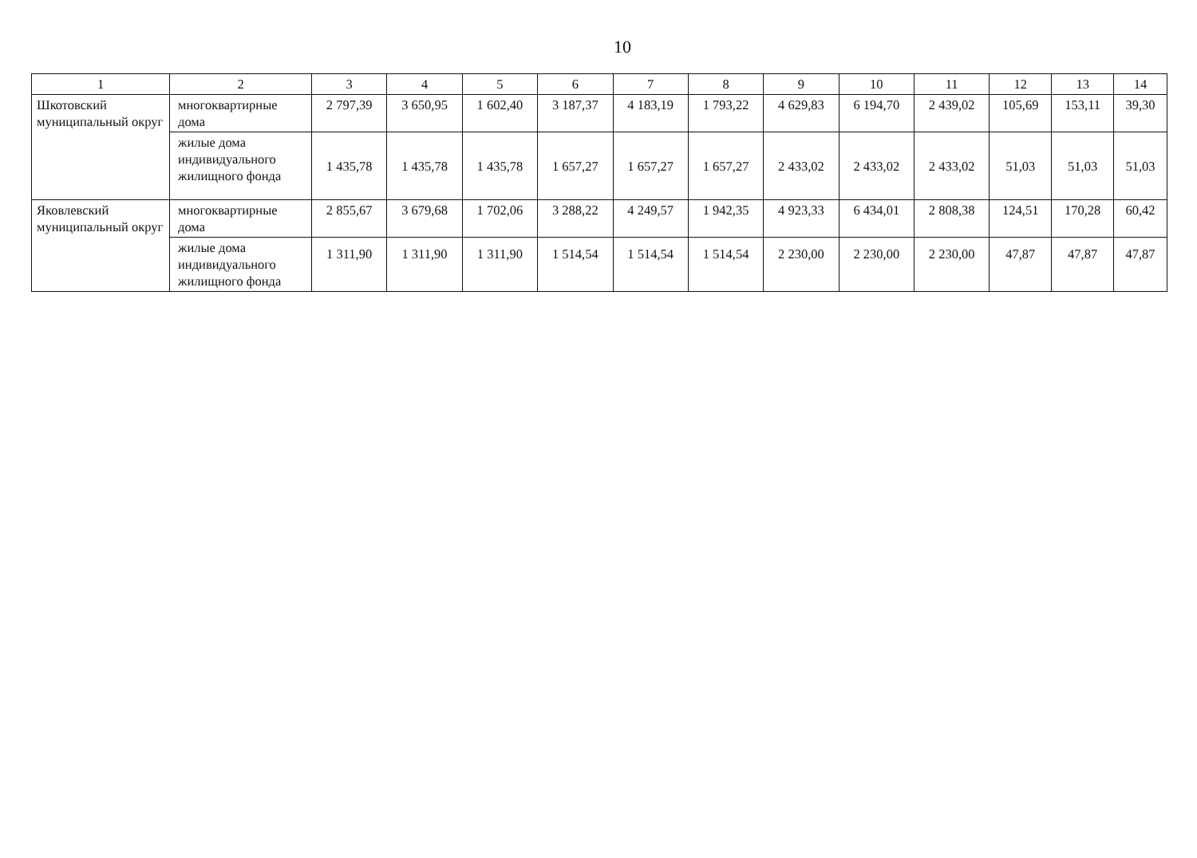10
| 1 | 2 | 3 | 4 | 5 | 6 | 7 | 8 | 9 | 10 | 11 | 12 | 13 | 14 |
| Шкотовский муниципальный округ | многоквартирные дома | 2 797,39 | 3 650,95 | 1 602,40 | 3 187,37 | 4 183,19 | 1 793,22 | 4 629,83 | 6 194,70 | 2 439,02 | 105,69 | 153,11 | 39,30 |
| | жилые дома индивидуального жилищного фонда | 1 435,78 | 1 435,78 | 1 435,78 | 1 657,27 | 1 657,27 | 1 657,27 | 2 433,02 | 2 433,02 | 2 433,02 | 51,03 | 51,03 | 51,03 |
| Яковлевский муниципальный округ | многоквартирные дома | 2 855,67 | 3 679,68 | 1 702,06 | 3 288,22 | 4 249,57 | 1 942,35 | 4 923,33 | 6 434,01 | 2 808,38 | 124,51 | 170,28 | 60,42 |
| | жилые дома индивидуального жилищного фонда | 1 311,90 | 1 311,90 | 1 311,90 | 1 514,54 | 1 514,54 | 1 514,54 | 2 230,00 | 2 230,00 | 2 230,00 | 47,87 | 47,87 | 47,87 |